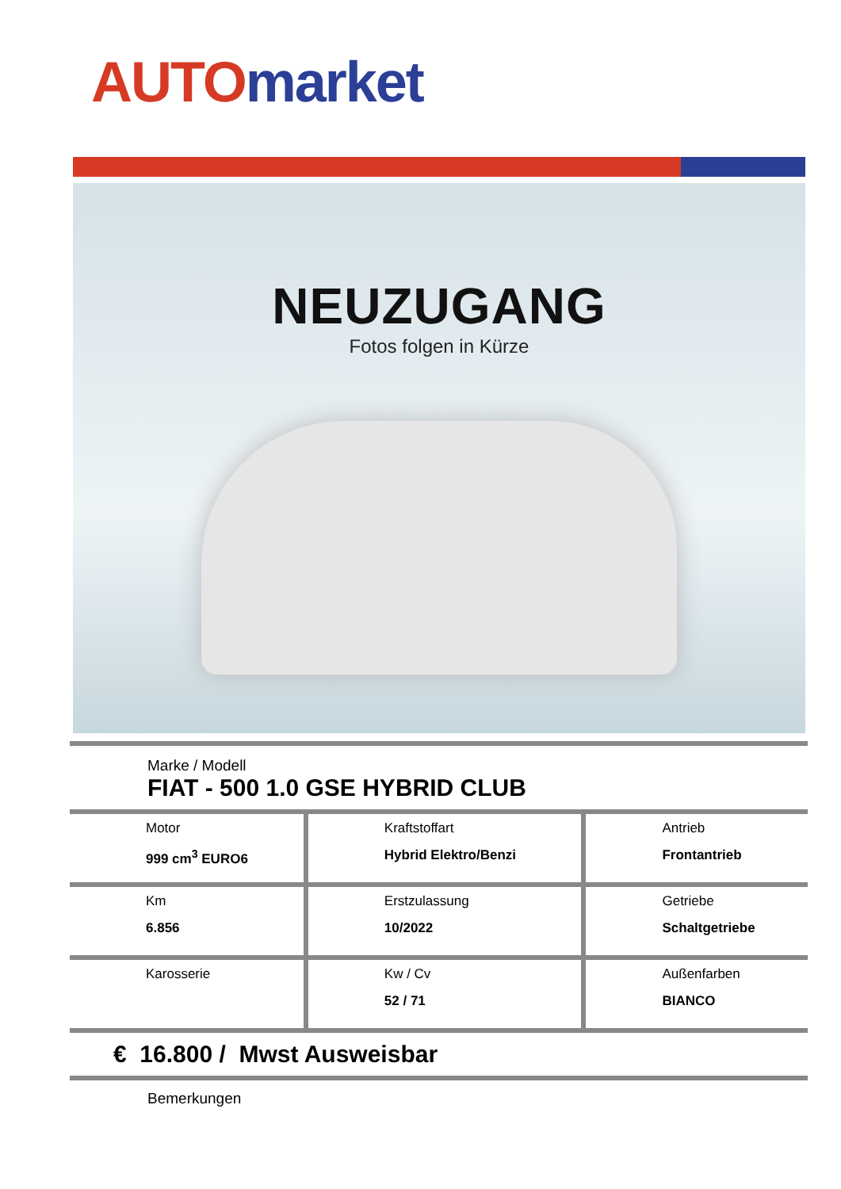AUTO market
NEUZUGANG
Fotos folgen in Kürze
Marke / Modell
FIAT - 500 1.0 GSE HYBRID CLUB
| Motor 999 cm<sup>3</sup> EURO6 | Kraftstoffart Hybrid Elektro/Benzi | Antrieb Frontantrieb |
| Km 6.856 | Erstzulassung 10/2022 | Getriebe Schaltgetriebe |
| Karosserie | Kw / Cv 52 / 71 | Außenfarben BIANCO |
€ 16.800 / Mwst Ausweisbar
Bemerkungen